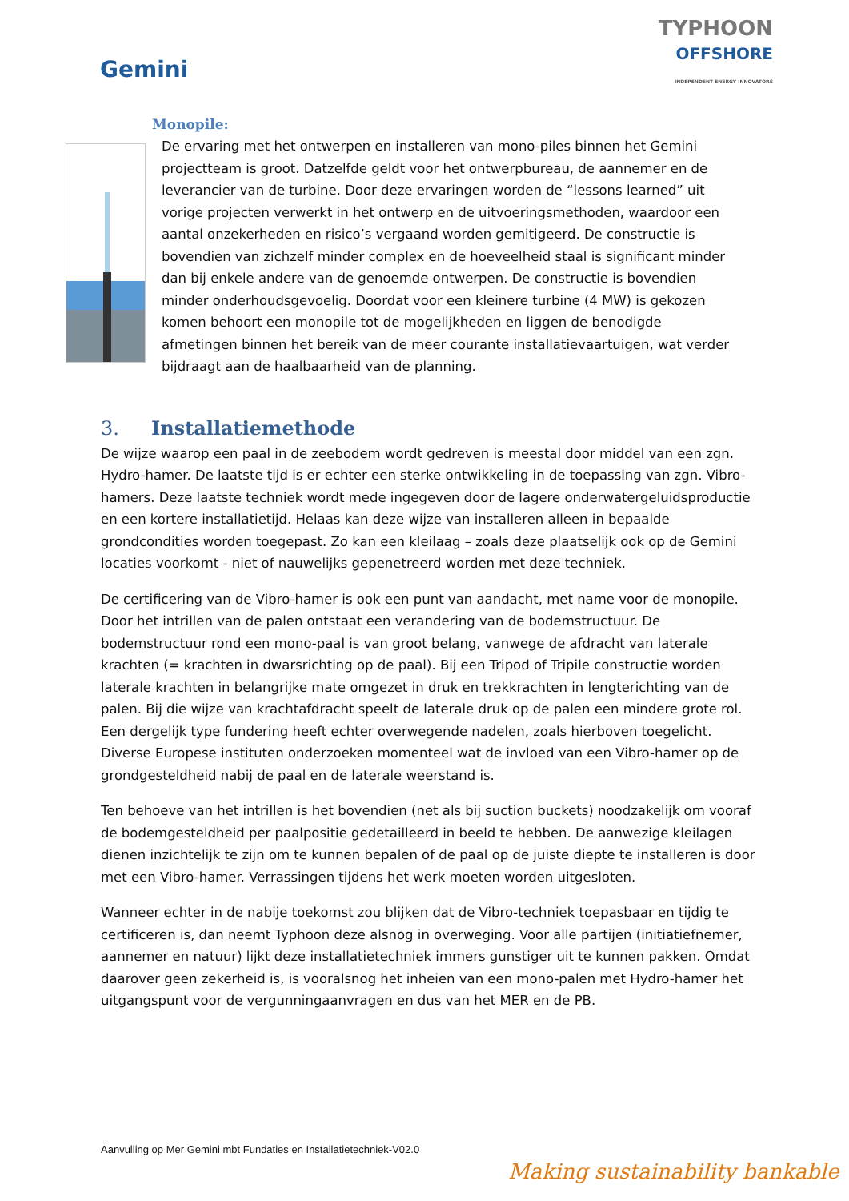Gemini
TYPHOON
OFFSHORE
INDEPENDENT ENERGY INNOVATORS
Monopile:
De ervaring met het ontwerpen en installeren van mono-piles binnen het Gemini projectteam is groot. Datzelfde geldt voor het ontwerpbureau, de aannemer en de leverancier van de turbine. Door deze ervaringen worden de “lessons learned” uit vorige projecten verwerkt in het ontwerp en de uitvoeringsmethoden, waardoor een aantal onzekerheden en risico’s vergaand worden gemitigeerd. De constructie is bovendien van zichzelf minder complex en de hoeveelheid staal is significant minder dan bij enkele andere van de genoemde ontwerpen. De constructie is bovendien minder onderhoudsgevoelig. Doordat voor een kleinere turbine (4 MW) is gekozen komen behoort een monopile tot de mogelijkheden en liggen de benodigde afmetingen binnen het bereik van de meer courante installatievaartuigen, wat verder bijdraagt aan de haalbaarheid van de planning.
3. Installatiemethode
De wijze waarop een paal in de zeebodem wordt gedreven is meestal door middel van een zgn. Hydro-hamer. De laatste tijd is er echter een sterke ontwikkeling in de toepassing van zgn. Vibro-hamers. Deze laatste techniek wordt mede ingegeven door de lagere onderwatergeluidsproductie en een kortere installatietijd. Helaas kan deze wijze van installeren alleen in bepaalde grondcondities worden toegepast. Zo kan een kleilaag – zoals deze plaatselijk ook op de Gemini locaties voorkomt - niet of nauwelijks gepenetreerd worden met deze techniek.
De certificering van de Vibro-hamer is ook een punt van aandacht, met name voor de monopile. Door het intrillen van de palen ontstaat een verandering van de bodemstructuur. De bodemstructuur rond een mono-paal is van groot belang, vanwege de afdracht van laterale krachten (= krachten in dwarsrichting op de paal). Bij een Tripod of Tripile constructie worden laterale krachten in belangrijke mate omgezet in druk en trekkrachten in lengterichting van de palen. Bij die wijze van krachtafdracht speelt de laterale druk op de palen een mindere grote rol. Een dergelijk type fundering heeft echter overwegende nadelen, zoals hierboven toegelicht. Diverse Europese instituten onderzoeken momenteel wat de invloed van een Vibro-hamer op de grondgesteldheid nabij de paal en de laterale weerstand is.
Ten behoeve van het intrillen is het bovendien (net als bij suction buckets) noodzakelijk om vooraf de bodemgesteldheid per paalpositie gedetailleerd in beeld te hebben. De aanwezige kleilagen dienen inzichtelijk te zijn om te kunnen bepalen of de paal op de juiste diepte te installeren is door met een Vibro-hamer. Verrassingen tijdens het werk moeten worden uitgesloten.
Wanneer echter in de nabije toekomst zou blijken dat de Vibro-techniek toepasbaar en tijdig te certificeren is, dan neemt Typhoon deze alsnog in overweging. Voor alle partijen (initiatiefnemer, aannemer en natuur) lijkt deze installatietechniek immers gunstiger uit te kunnen pakken. Omdat daarover geen zekerheid is, is vooralsnog het inheien van een mono-palen met Hydro-hamer het uitgangspunt voor de vergunningaanvragen en dus van het MER en de PB.
Aanvulling op Mer Gemini mbt Fundaties en Installatietechniek-V02.0
Making sustainability bankable